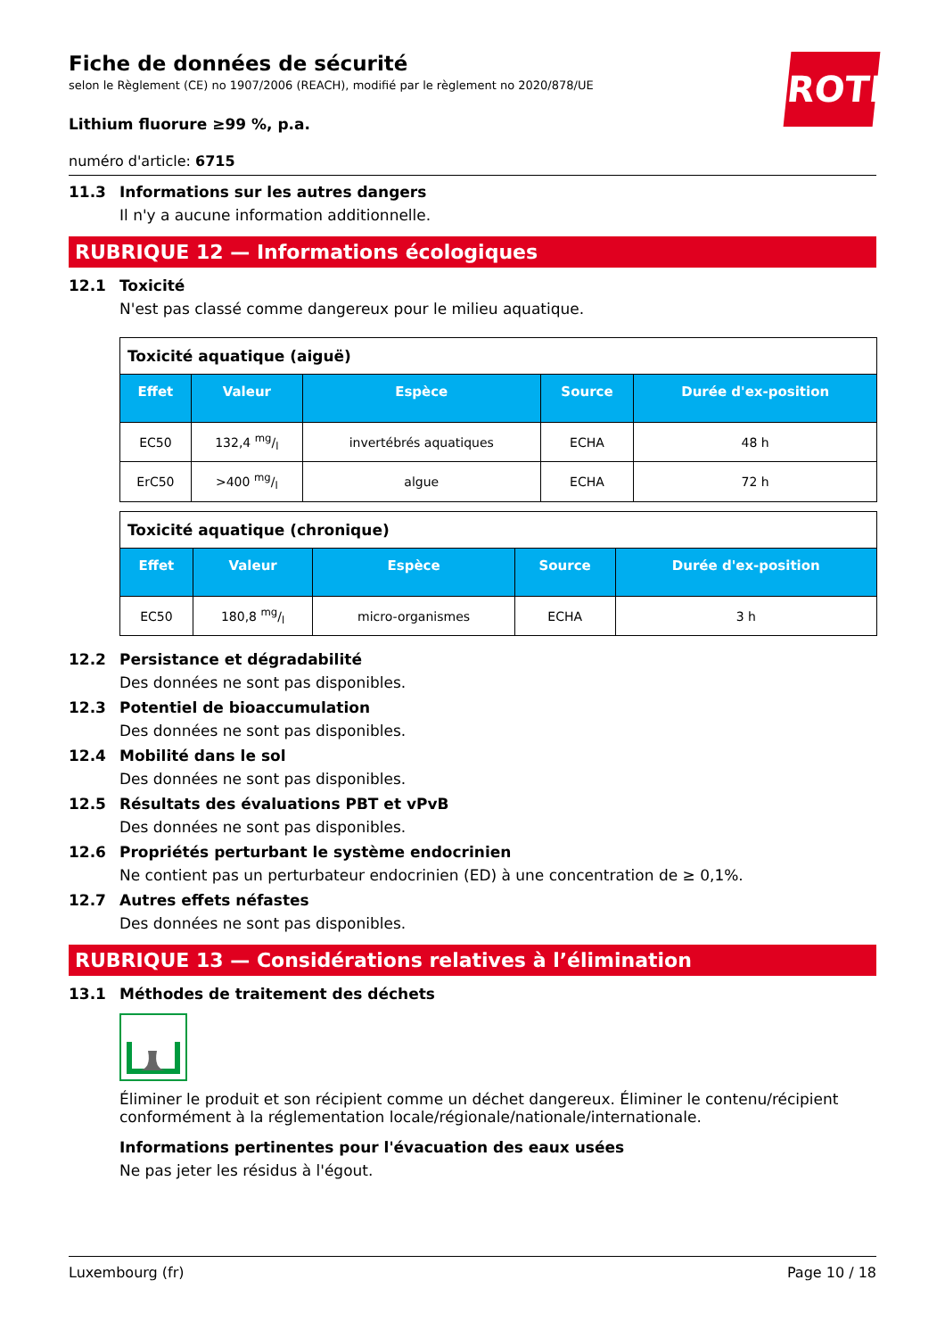ROTH
Fiche de données de sécurité
selon le Règlement (CE) no 1907/2006 (REACH), modifié par le règlement no 2020/878/UE
Lithium fluorure ≥99 %, p.a.
numéro d'article: 6715
11.3 Informations sur les autres dangers
Il n'y a aucune information additionnelle.
RUBRIQUE 12 — Informations écologiques
12.1 Toxicité
N'est pas classé comme dangereux pour le milieu aquatique.
| Toxicité aquatique (aiguë) | | | | |
| Effet | Valeur | Espèce | Source | Durée d'ex-position |
| EC50 | 132,4 mg/l | invertébrés aquatiques | ECHA | 48 h |
| ErC50 | >400 mg/l | algue | ECHA | 72 h |
| Toxicité aquatique (chronique) | | | | |
| Effet | Valeur | Espèce | Source | Durée d'ex-position |
| EC50 | 180,8 mg/l | micro-organismes | ECHA | 3 h |
12.2 Persistance et dégradabilité
Des données ne sont pas disponibles.
12.3 Potentiel de bioaccumulation
Des données ne sont pas disponibles.
12.4 Mobilité dans le sol
Des données ne sont pas disponibles.
12.5 Résultats des évaluations PBT et vPvB
Des données ne sont pas disponibles.
12.6 Propriétés perturbant le système endocrinien
Ne contient pas un perturbateur endocrinien (ED) à une concentration de ≥ 0,1%.
12.7 Autres effets néfastes
Des données ne sont pas disponibles.
RUBRIQUE 13 — Considérations relatives à l’élimination
13.1 Méthodes de traitement des déchets
Éliminer le produit et son récipient comme un déchet dangereux. Éliminer le contenu/récipient conformément à la réglementation locale/régionale/nationale/internationale.
Informations pertinentes pour l'évacuation des eaux usées
Ne pas jeter les résidus à l'égout.
Luxembourg (fr) Page 10 / 18